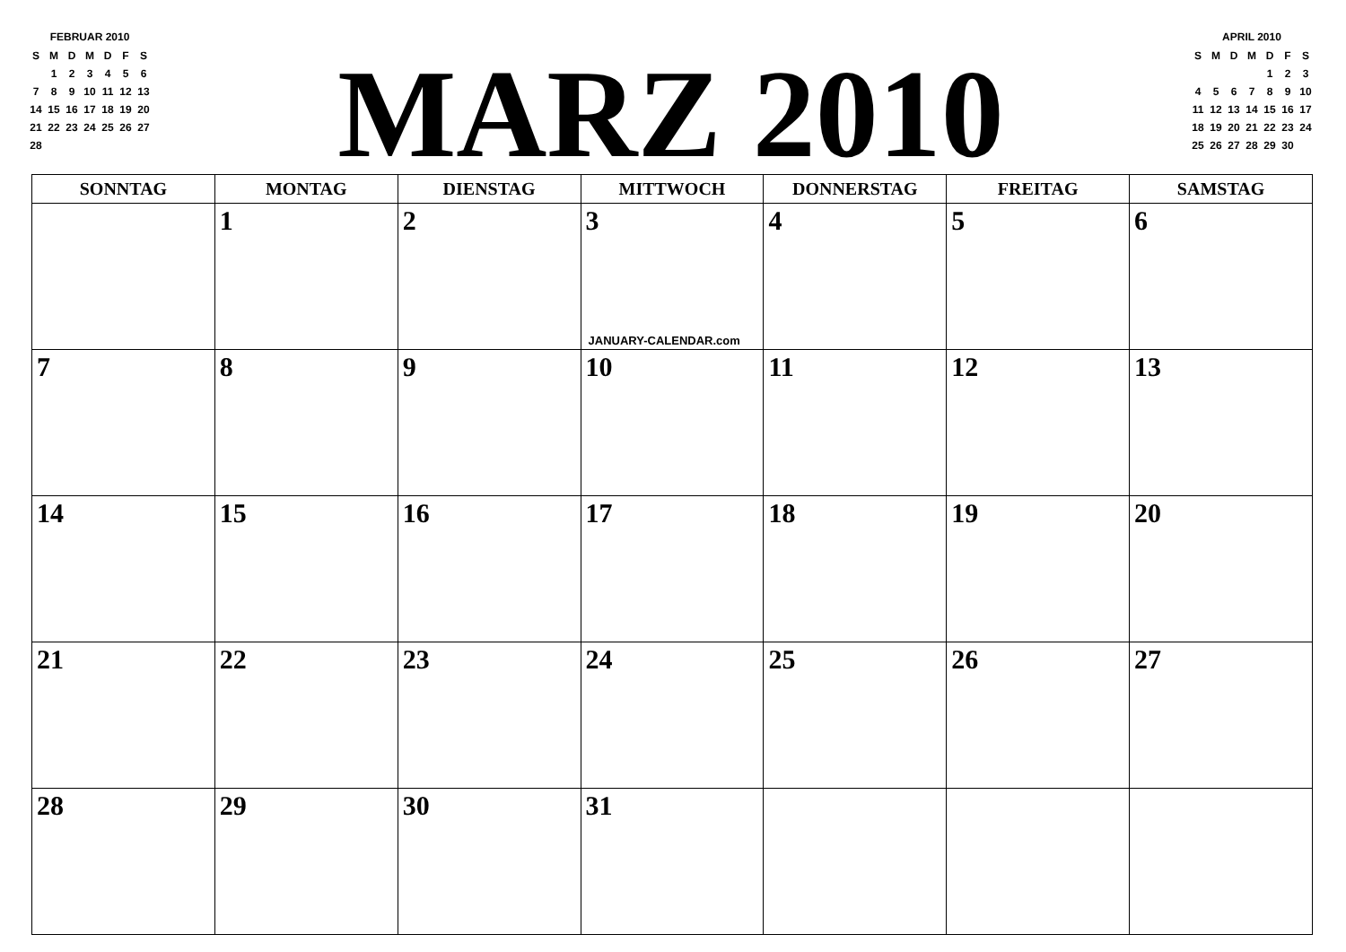FEBRUAR 2010
| S | M | D | M | D | F | S |
| --- | --- | --- | --- | --- | --- | --- |
| | 1 | 2 | 3 | 4 | 5 | 6 |
| 7 | 8 | 9 | 10 | 11 | 12 | 13 |
| 14 | 15 | 16 | 17 | 18 | 19 | 20 |
| 21 | 22 | 23 | 24 | 25 | 26 | 27 |
| 28 | | | | | | |
MARZ 2010
APRIL 2010
| S | M | D | M | D | F | S |
| --- | --- | --- | --- | --- | --- | --- |
| | | | | 1 | 2 | 3 |
| 4 | 5 | 6 | 7 | 8 | 9 | 10 |
| 11 | 12 | 13 | 14 | 15 | 16 | 17 |
| 18 | 19 | 20 | 21 | 22 | 23 | 24 |
| 25 | 26 | 27 | 28 | 29 | 30 | |
| SONNTAG | MONTAG | DIENSTAG | MITTWOCH | DONNERSTAG | FREITAG | SAMSTAG |
| --- | --- | --- | --- | --- | --- | --- |
| | 1 | 2 | 3 JANUARY-CALENDAR.com | 4 | 5 | 6 |
| 7 | 8 | 9 | 10 | 11 | 12 | 13 |
| 14 | 15 | 16 | 17 | 18 | 19 | 20 |
| 21 | 22 | 23 | 24 | 25 | 26 | 27 |
| 28 | 29 | 30 | 31 | | | |